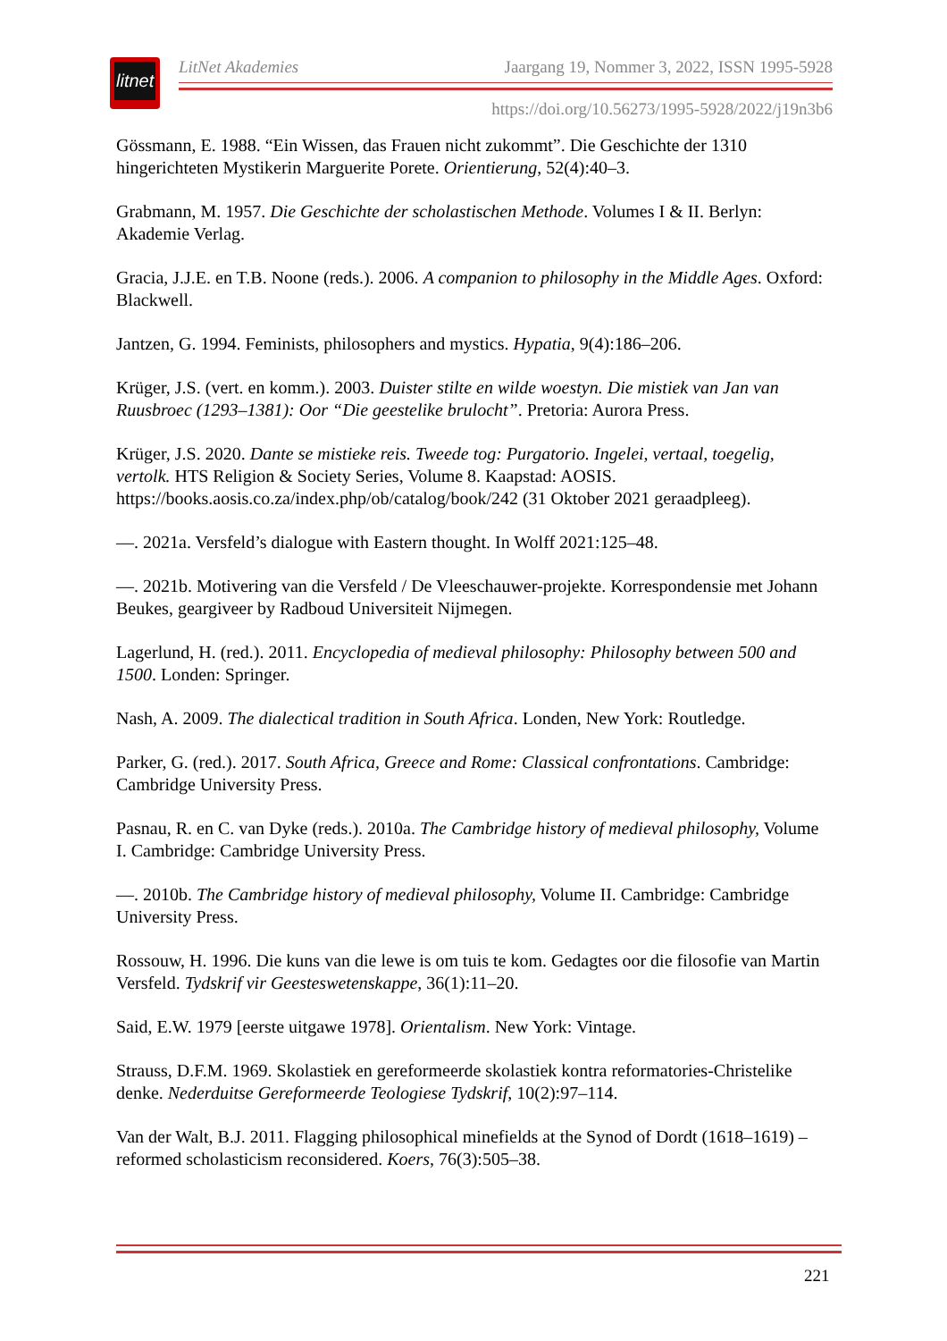litnet
LitNet Akademies Jaargang 19, Nommer 3, 2022, ISSN 1995-5928
https://doi.org/10.56273/1995-5928/2022/j19n3b6
Gössmann, E. 1988. “Ein Wissen, das Frauen nicht zukommt”. Die Geschichte der 1310 hingerichteten Mystikerin Marguerite Porete. Orientierung, 52(4):40–3.
Grabmann, M. 1957. Die Geschichte der scholastischen Methode. Volumes I & II. Berlyn: Akademie Verlag.
Gracia, J.J.E. en T.B. Noone (reds.). 2006. A companion to philosophy in the Middle Ages. Oxford: Blackwell.
Jantzen, G. 1994. Feminists, philosophers and mystics. Hypatia, 9(4):186–206.
Krüger, J.S. (vert. en komm.). 2003. Duister stilte en wilde woestyn. Die mistiek van Jan van Ruusbroec (1293–1381): Oor “Die geestelike brulocht”. Pretoria: Aurora Press.
Krüger, J.S. 2020. Dante se mistieke reis. Tweede tog: Purgatorio. Ingelei, vertaal, toegelig, vertolk. HTS Religion & Society Series, Volume 8. Kaapstad: AOSIS. https://books.aosis.co.za/index.php/ob/catalog/book/242 (31 Oktober 2021 geraadpleeg).
—. 2021a. Versfeld’s dialogue with Eastern thought. In Wolff 2021:125–48.
—. 2021b. Motivering van die Versfeld / De Vleeschauwer-projekte. Korrespondensie met Johann Beukes, geargiveer by Radboud Universiteit Nijmegen.
Lagerlund, H. (red.). 2011. Encyclopedia of medieval philosophy: Philosophy between 500 and 1500. Londen: Springer.
Nash, A. 2009. The dialectical tradition in South Africa. Londen, New York: Routledge.
Parker, G. (red.). 2017. South Africa, Greece and Rome: Classical confrontations. Cambridge: Cambridge University Press.
Pasnau, R. en C. van Dyke (reds.). 2010a. The Cambridge history of medieval philosophy, Volume I. Cambridge: Cambridge University Press.
—. 2010b. The Cambridge history of medieval philosophy, Volume II. Cambridge: Cambridge University Press.
Rossouw, H. 1996. Die kuns van die lewe is om tuis te kom. Gedagtes oor die filosofie van Martin Versfeld. Tydskrif vir Geesteswetenskappe, 36(1):11–20.
Said, E.W. 1979 [eerste uitgawe 1978]. Orientalism. New York: Vintage.
Strauss, D.F.M. 1969. Skolastiek en gereformeerde skolastiek kontra reformatories-Christelike denke. Nederduitse Gereformeerde Teologiese Tydskrif, 10(2):97–114.
Van der Walt, B.J. 2011. Flagging philosophical minefields at the Synod of Dordt (1618–1619) – reformed scholasticism reconsidered. Koers, 76(3):505–38.
221